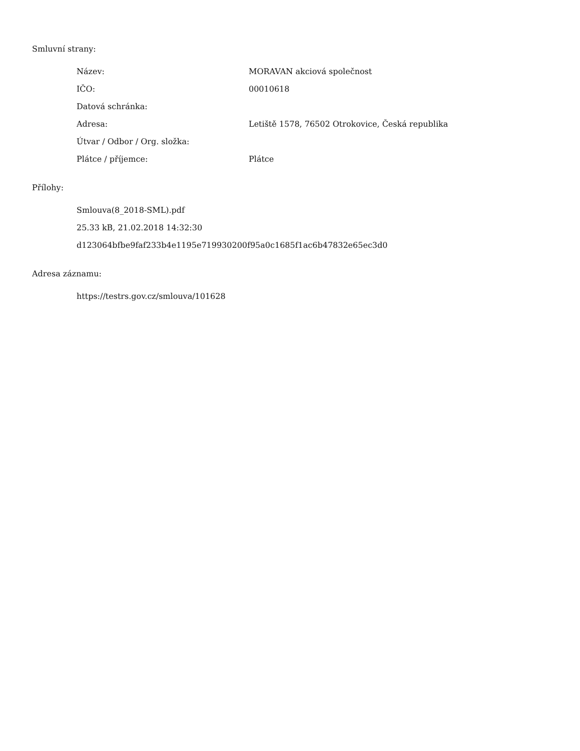Smluvní strany:
| Název: | MORAVAN akciová společnost |
| IČO: | 00010618 |
| Datová schránka: | |
| Adresa: | Letiště 1578, 76502 Otrokovice, Česká republika |
| Útvar / Odbor / Org. složka: | |
| Plátce / příjemce: | Plátce |
Přílohy:
Smlouva(8_2018-SML).pdf
25.33 kB, 21.02.2018 14:32:30
d123064bfbe9faf233b4e1195e719930200f95a0c1685f1ac6b47832e65ec3d0
Adresa záznamu:
https://testrs.gov.cz/smlouva/101628